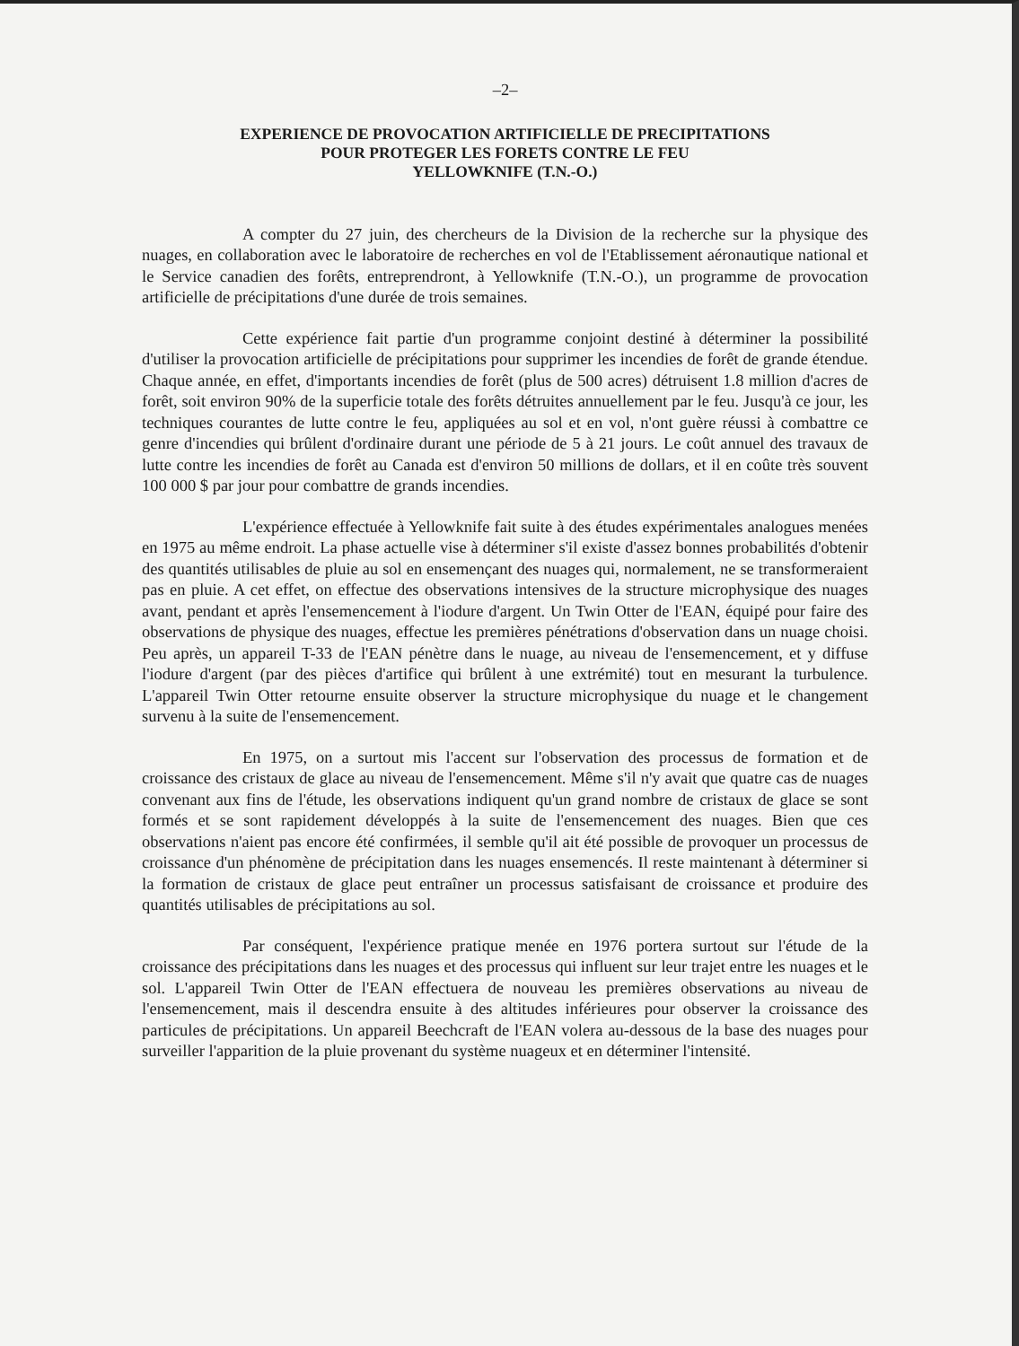–2–
EXPERIENCE DE PROVOCATION ARTIFICIELLE DE PRECIPITATIONS
POUR PROTEGER LES FORETS CONTRE LE FEU
YELLOWKNIFE (T.N.-O.)
A compter du 27 juin, des chercheurs de la Division de la recherche sur la physique des nuages, en collaboration avec le laboratoire de recherches en vol de l'Etablissement aéronautique national et le Service canadien des forêts, entreprendront, à Yellowknife (T.N.-O.), un programme de provocation artificielle de précipitations d'une durée de trois semaines.
Cette expérience fait partie d'un programme conjoint destiné à déterminer la possibilité d'utiliser la provocation artificielle de précipitations pour supprimer les incendies de forêt de grande étendue. Chaque année, en effet, d'importants incendies de forêt (plus de 500 acres) détruisent 1.8 million d'acres de forêt, soit environ 90% de la superficie totale des forêts détruites annuellement par le feu. Jusqu'à ce jour, les techniques courantes de lutte contre le feu, appliquées au sol et en vol, n'ont guère réussi à combattre ce genre d'incendies qui brûlent d'ordinaire durant une période de 5 à 21 jours. Le coût annuel des travaux de lutte contre les incendies de forêt au Canada est d'environ 50 millions de dollars, et il en coûte très souvent 100 000 $ par jour pour combattre de grands incendies.
L'expérience effectuée à Yellowknife fait suite à des études expérimentales analogues menées en 1975 au même endroit. La phase actuelle vise à déterminer s'il existe d'assez bonnes probabilités d'obtenir des quantités utilisables de pluie au sol en ensemençant des nuages qui, normalement, ne se transformeraient pas en pluie. A cet effet, on effectue des observations intensives de la structure microphysique des nuages avant, pendant et après l'ensemencement à l'iodure d'argent. Un Twin Otter de l'EAN, équipé pour faire des observations de physique des nuages, effectue les premières pénétrations d'observation dans un nuage choisi. Peu après, un appareil T-33 de l'EAN pénètre dans le nuage, au niveau de l'ensemencement, et y diffuse l'iodure d'argent (par des pièces d'artifice qui brûlent à une extrémité) tout en mesurant la turbulence. L'appareil Twin Otter retourne ensuite observer la structure microphysique du nuage et le changement survenu à la suite de l'ensemencement.
En 1975, on a surtout mis l'accent sur l'observation des processus de formation et de croissance des cristaux de glace au niveau de l'ensemencement. Même s'il n'y avait que quatre cas de nuages convenant aux fins de l'étude, les observations indiquent qu'un grand nombre de cristaux de glace se sont formés et se sont rapidement développés à la suite de l'ensemencement des nuages. Bien que ces observations n'aient pas encore été confirmées, il semble qu'il ait été possible de provoquer un processus de croissance d'un phénomène de précipitation dans les nuages ensemencés. Il reste maintenant à déterminer si la formation de cristaux de glace peut entraîner un processus satisfaisant de croissance et produire des quantités utilisables de précipitations au sol.
Par conséquent, l'expérience pratique menée en 1976 portera surtout sur l'étude de la croissance des précipitations dans les nuages et des processus qui influent sur leur trajet entre les nuages et le sol. L'appareil Twin Otter de l'EAN effectuera de nouveau les premières observations au niveau de l'ensemencement, mais il descendra ensuite à des altitudes inférieures pour observer la croissance des particules de précipitations. Un appareil Beechcraft de l'EAN volera au-dessous de la base des nuages pour surveiller l'apparition de la pluie provenant du système nuageux et en déterminer l'intensité.